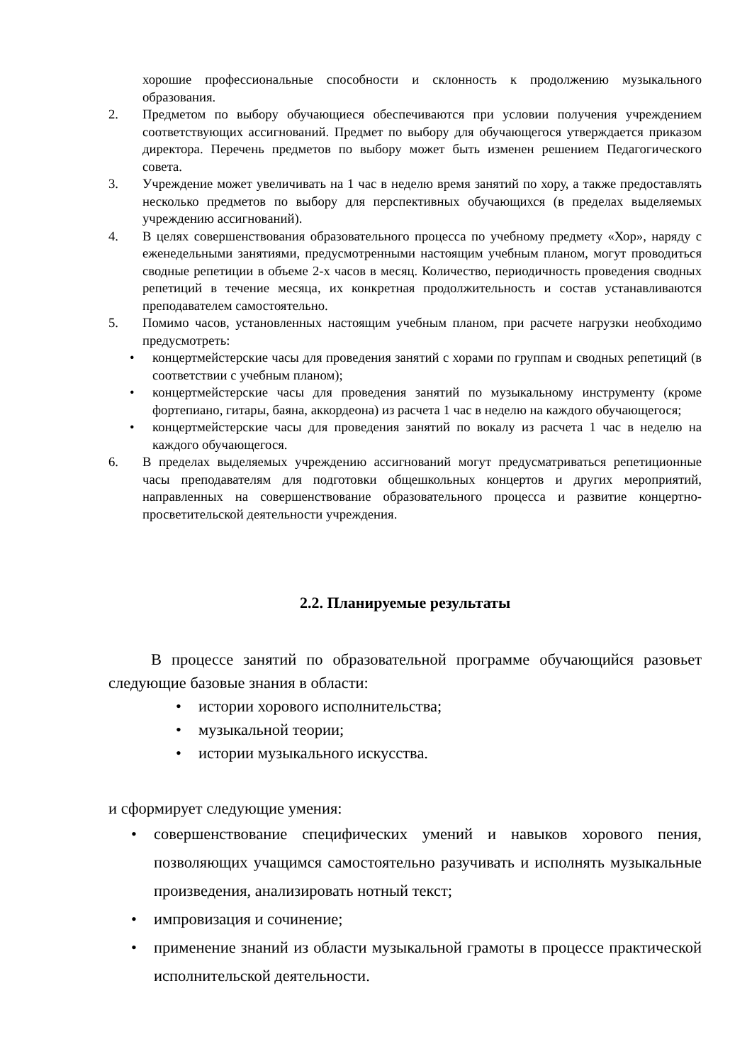хорошие профессиональные способности и склонность к продолжению музыкального образования.
2. Предметом по выбору обучающиеся обеспечиваются при условии получения учреждением соответствующих ассигнований. Предмет по выбору для обучающегося утверждается приказом директора. Перечень предметов по выбору может быть изменен решением Педагогического совета.
3. Учреждение может увеличивать на 1 час в неделю время занятий по хору, а также предоставлять несколько предметов по выбору для перспективных обучающихся (в пределах выделяемых учреждению ассигнований).
4. В целях совершенствования образовательного процесса по учебному предмету «Хор», наряду с еженедельными занятиями, предусмотренными настоящим учебным планом, могут проводиться сводные репетиции в объеме 2-х часов в месяц. Количество, периодичность проведения сводных репетиций в течение месяца, их конкретная продолжительность и состав устанавливаются преподавателем самостоятельно.
5. Помимо часов, установленных настоящим учебным планом, при расчете нагрузки необходимо предусмотреть:
• концертмейстерские часы для проведения занятий с хорами по группам и сводных репетиций (в соответствии с учебным планом);
• концертмейстерские часы для проведения занятий по музыкальному инструменту (кроме фортепиано, гитары, баяна, аккордеона) из расчета 1 час в неделю на каждого обучающегося;
• концертмейстерские часы для проведения занятий по вокалу из расчета 1 час в неделю на каждого обучающегося.
6. В пределах выделяемых учреждению ассигнований могут предусматриваться репетиционные часы преподавателям для подготовки общешкольных концертов и других мероприятий, направленных на совершенствование образовательного процесса и развитие концертно-просветительской деятельности учреждения.
2.2. Планируемые результаты
В процессе занятий по образовательной программе обучающийся разовьет следующие базовые знания в области:
• истории хорового исполнительства;
• музыкальной теории;
• истории музыкального искусства.
и сформирует следующие умения:
• совершенствование специфических умений и навыков хорового пения, позволяющих учащимся самостоятельно разучивать и исполнять музыкальные произведения, анализировать нотный текст;
• импровизация и сочинение;
• применение знаний из области музыкальной грамоты в процессе практической исполнительской деятельности.